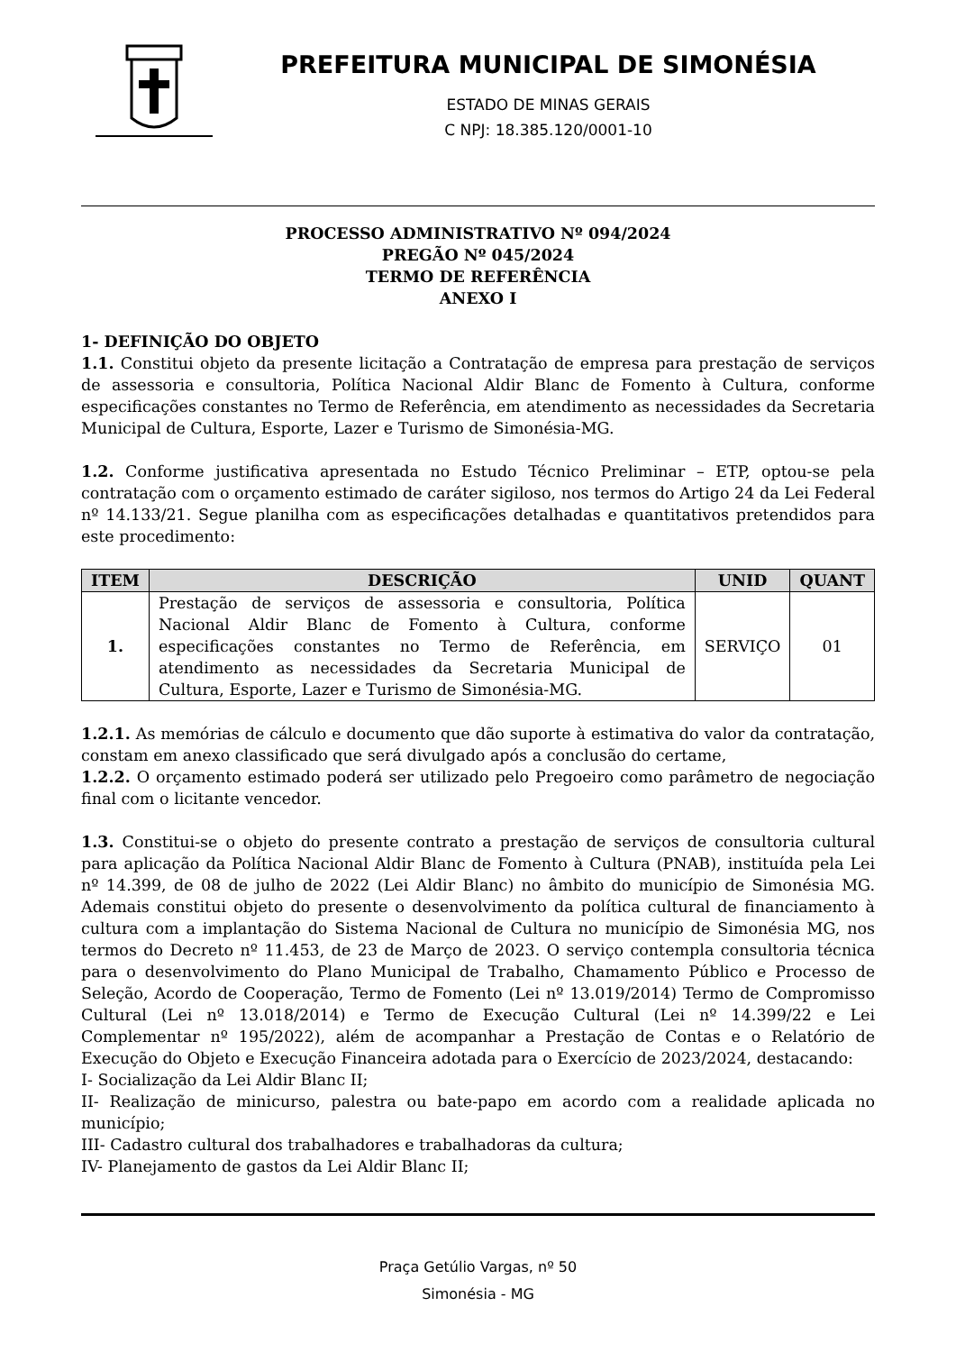PREFEITURA MUNICIPAL DE SIMONÉSIA
ESTADO DE MINAS GERAIS
C NPJ: 18.385.120/0001-10
PROCESSO ADMINISTRATIVO Nº 094/2024
PREGÃO Nº 045/2024
TERMO DE REFERÊNCIA
ANEXO I
1- DEFINIÇÃO DO OBJETO
1.1. Constitui objeto da presente licitação a Contratação de empresa para prestação de serviços de assessoria e consultoria, Política Nacional Aldir Blanc de Fomento à Cultura, conforme especificações constantes no Termo de Referência, em atendimento as necessidades da Secretaria Municipal de Cultura, Esporte, Lazer e Turismo de Simonésia-MG.
1.2. Conforme justificativa apresentada no Estudo Técnico Preliminar – ETP, optou-se pela contratação com o orçamento estimado de caráter sigiloso, nos termos do Artigo 24 da Lei Federal nº 14.133/21. Segue planilha com as especificações detalhadas e quantitativos pretendidos para este procedimento:
| ITEM | DESCRIÇÃO | UNID | QUANT |
| --- | --- | --- | --- |
| 1. | Prestação de serviços de assessoria e consultoria, Política Nacional Aldir Blanc de Fomento à Cultura, conforme especificações constantes no Termo de Referência, em atendimento as necessidades da Secretaria Municipal de Cultura, Esporte, Lazer e Turismo de Simonésia-MG. | SERVIÇO | 01 |
1.2.1. As memórias de cálculo e documento que dão suporte à estimativa do valor da contratação, constam em anexo classificado que será divulgado após a conclusão do certame,
1.2.2. O orçamento estimado poderá ser utilizado pelo Pregoeiro como parâmetro de negociação final com o licitante vencedor.
1.3. Constitui-se o objeto do presente contrato a prestação de serviços de consultoria cultural para aplicação da Política Nacional Aldir Blanc de Fomento à Cultura (PNAB), instituída pela Lei nº 14.399, de 08 de julho de 2022 (Lei Aldir Blanc) no âmbito do município de Simonésia MG. Ademais constitui objeto do presente o desenvolvimento da política cultural de financiamento à cultura com a implantação do Sistema Nacional de Cultura no município de Simonésia MG, nos termos do Decreto nº 11.453, de 23 de Março de 2023. O serviço contempla consultoria técnica para o desenvolvimento do Plano Municipal de Trabalho, Chamamento Público e Processo de Seleção, Acordo de Cooperação, Termo de Fomento (Lei nº 13.019/2014) Termo de Compromisso Cultural (Lei nº 13.018/2014) e Termo de Execução Cultural (Lei nº 14.399/22 e Lei Complementar nº 195/2022), além de acompanhar a Prestação de Contas e o Relatório de Execução do Objeto e Execução Financeira adotada para o Exercício de 2023/2024, destacando:
I- Socialização da Lei Aldir Blanc II;
II- Realização de minicurso, palestra ou bate-papo em acordo com a realidade aplicada no município;
III- Cadastro cultural dos trabalhadores e trabalhadoras da cultura;
IV- Planejamento de gastos da Lei Aldir Blanc II;
Praça Getúlio Vargas, nº 50
Simonésia - MG